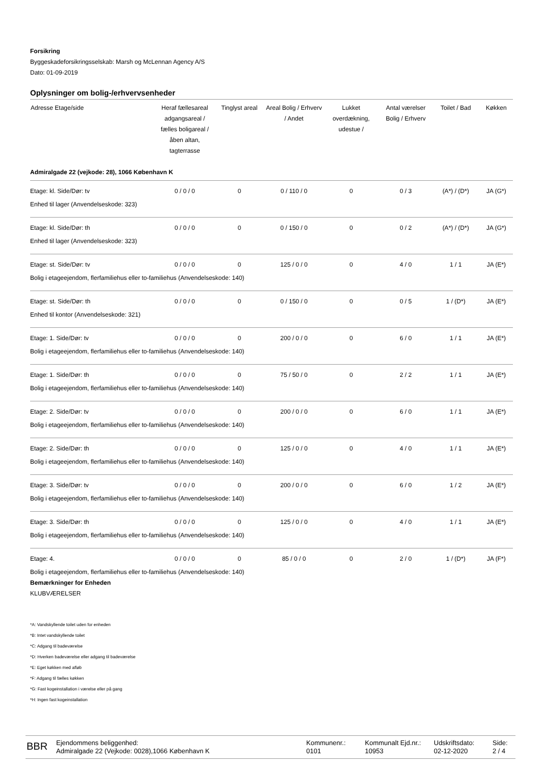Forsikring
Byggeskadeforsikringsselskab: Marsh og McLennan Agency A/S
Dato: 01-09-2019
Oplysninger om bolig-/erhvervsenheder
| Adresse Etage/side | Heraf fællesareal adgangsareal / fælles boligareal / åben altan, tagterrasse | Tinglyst areal | Areal Bolig / Erhverv / Andet | Lukket overdækning, udestue / | Antal værelser Bolig / Erhverv | Toilet / Bad | Køkken |
| --- | --- | --- | --- | --- | --- | --- | --- |
| Admiralgade 22 (vejkode: 28), 1066 København K | | | | | | | |
| Etage: kl. Side/Dør: tv | 0 / 0 / 0 | 0 | 0 / 110 / 0 | 0 | 0 / 3 | (A*) / (D*) | JA (G*) |
| Enhed til lager (Anvendelseskode: 323) | | | | | | | |
| Etage: kl. Side/Dør: th | 0 / 0 / 0 | 0 | 0 / 150 / 0 | 0 | 0 / 2 | (A*) / (D*) | JA (G*) |
| Enhed til lager (Anvendelseskode: 323) | | | | | | | |
| Etage: st. Side/Dør: tv | 0 / 0 / 0 | 0 | 125 / 0 / 0 | 0 | 4 / 0 | 1 / 1 | JA (E*) |
| Bolig i etageejendom, flerfamiliehus eller to-familiehus (Anvendelseskode: 140) | | | | | | | |
| Etage: st. Side/Dør: th | 0 / 0 / 0 | 0 | 0 / 150 / 0 | 0 | 0 / 5 | 1 / (D*) | JA (E*) |
| Enhed til kontor (Anvendelseskode: 321) | | | | | | | |
| Etage: 1. Side/Dør: tv | 0 / 0 / 0 | 0 | 200 / 0 / 0 | 0 | 6 / 0 | 1 / 1 | JA (E*) |
| Bolig i etageejendom, flerfamiliehus eller to-familiehus (Anvendelseskode: 140) | | | | | | | |
| Etage: 1. Side/Dør: th | 0 / 0 / 0 | 0 | 75 / 50 / 0 | 0 | 2 / 2 | 1 / 1 | JA (E*) |
| Bolig i etageejendom, flerfamiliehus eller to-familiehus (Anvendelseskode: 140) | | | | | | | |
| Etage: 2. Side/Dør: tv | 0 / 0 / 0 | 0 | 200 / 0 / 0 | 0 | 6 / 0 | 1 / 1 | JA (E*) |
| Bolig i etageejendom, flerfamiliehus eller to-familiehus (Anvendelseskode: 140) | | | | | | | |
| Etage: 2. Side/Dør: th | 0 / 0 / 0 | 0 | 125 / 0 / 0 | 0 | 4 / 0 | 1 / 1 | JA (E*) |
| Bolig i etageejendom, flerfamiliehus eller to-familiehus (Anvendelseskode: 140) | | | | | | | |
| Etage: 3. Side/Dør: tv | 0 / 0 / 0 | 0 | 200 / 0 / 0 | 0 | 6 / 0 | 1 / 2 | JA (E*) |
| Bolig i etageejendom, flerfamiliehus eller to-familiehus (Anvendelseskode: 140) | | | | | | | |
| Etage: 3. Side/Dør: th | 0 / 0 / 0 | 0 | 125 / 0 / 0 | 0 | 4 / 0 | 1 / 1 | JA (E*) |
| Bolig i etageejendom, flerfamiliehus eller to-familiehus (Anvendelseskode: 140) | | | | | | | |
| Etage: 4. | 0 / 0 / 0 | 0 | 85 / 0 / 0 | 0 | 2 / 0 | 1 / (D*) | JA (F*) |
| Bolig i etageejendom, flerfamiliehus eller to-familiehus (Anvendelseskode: 140) | | | | | | | |
Bemærkninger for Enheden
KLUBVÆRELSER
*A: Vandskyllende toilet uden for enheden
*B: Intet vandskyllende toilet
*C: Adgang til badeværelse
*D: Hverken badeværelse eller adgang til badeværelse
*E: Eget køkken med afløb
*F: Adgang til fælles køkken
*G: Fast kogeinstallation i værelse eller på gang
*H: Ingen fast kogeinstallation
BBR
Ejendommens beliggenhed:
Admiralgade 22 (Vejkode: 0028),1066 København K
Kommunenr.:
0101
Kommunalt Ejd.nr.:
10953
Udskriftsdato:
02-12-2020
Side:
2 / 4